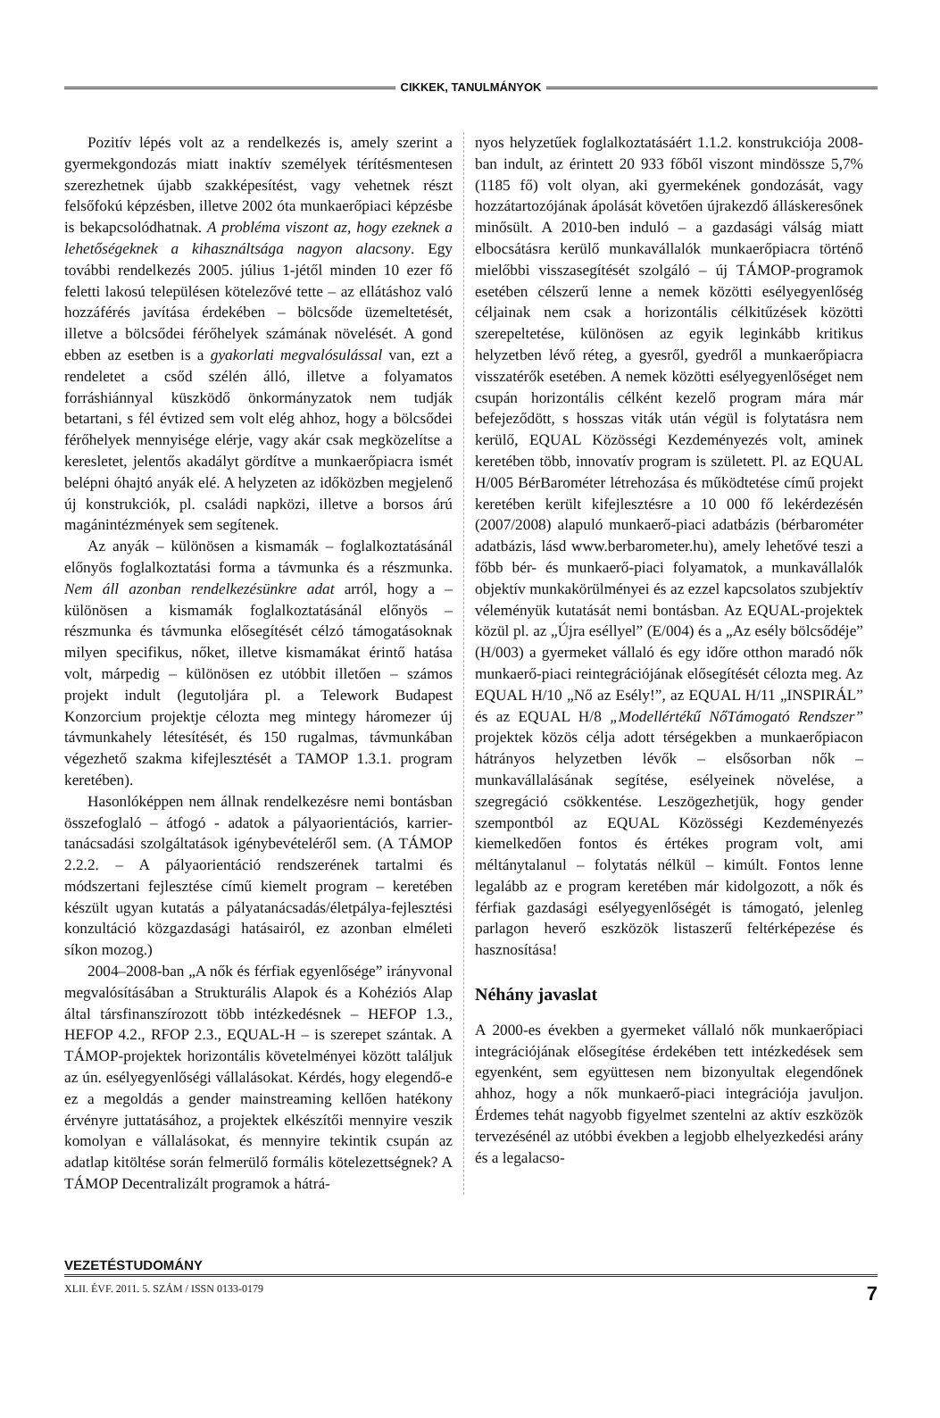CIKKEK, TANULMÁNYOK
Pozitív lépés volt az a rendelkezés is, amely szerint a gyermekgondozás miatt inaktív személyek térítésmentesen szerezhetnek újabb szakképesítést, vagy vehetnek részt felsőfokú képzésben, illetve 2002 óta munkaerőpiaci képzésbe is bekapcsolódhatnak. A probléma viszont az, hogy ezeknek a lehetőségeknek a kihasználtsága nagyon alacsony. Egy további rendelkezés 2005. július 1-jétől minden 10 ezer fő feletti lakosú településen kötelezővé tette – az ellátáshoz való hozzáférés javítása érdekében – bölcsőde üzemeltetését, illetve a bölcsődei férőhelyek számának növelését. A gond ebben az esetben is a gyakorlati megvalósulással van, ezt a rendeletet a csőd szélén álló, illetve a folyamatos forráshiánnyal küszködő önkormányzatok nem tudják betartani, s fél évtized sem volt elég ahhoz, hogy a bölcsődei férőhelyek mennyisége elérje, vagy akár csak megközelítse a keresletet, jelentős akadályt gördítve a munkaerőpiacra ismét belépni óhajtó anyák elé. A helyzeten az időközben megjelenő új konstrukciók, pl. családi napközi, illetve a borsos árú magánintézmények sem segítenek.
Az anyák – különösen a kismamák – foglalkoztatásánál előnyös foglalkoztatási forma a távmunka és a részmunka. Nem áll azonban rendelkezésünkre adat arról, hogy a – különösen a kismamák foglalkoztatásánál előnyös – részmunka és távmunka elősegítését célzó támogatásoknak milyen specifikus, nőket, illetve kismamákat érintő hatása volt, márpedig – különösen ez utóbbit illetően – számos projekt indult (legutoljára pl. a Telework Budapest Konzorcium projektje célozta meg mintegy háromezer új távmunkahely létesítését, és 150 rugalmas, távmunkában végezhető szakma kifejlesztését a TAMOP 1.3.1. program keretében).
Hasonlóképpen nem állnak rendelkezésre nemi bontásban összefoglaló – átfogó - adatok a pályaorientációs, karrier-tanácsadási szolgáltatások igénybevételéről sem. (A TÁMOP 2.2.2. – A pályaorientáció rendszerének tartalmi és módszertani fejlesztése című kiemelt program – keretében készült ugyan kutatás a pályatanácsadás/életpálya-fejlesztési konzultáció közgazdasági hatásairól, ez azonban elméleti síkon mozog.)
2004–2008-ban „A nők és férfiak egyenlősége” irányvonal megvalósításában a Strukturális Alapok és a Kohéziós Alap által társfinanszírozott több intézkedésnek – HEFOP 1.3., HEFOP 4.2., RFOP 2.3., EQUAL-H – is szerepet szántak. A TÁMOP-projektek horizontális követelményei között találjuk az ún. esélyegyenlőségi vállalásokat. Kérdés, hogy elegendő-e ez a megoldás a gender mainstreaming kellően hatékony érvényre juttatásához, a projektek elkészítői mennyire veszik komolyan e vállalásokat, és mennyire tekintik csupán az adatlap kitöltése során felmerülő formális kötelezettségnek? A TÁMOP Decentralizált programok a hátrá-
nyos helyzetűek foglalkoztatásáért 1.1.2. konstrukciója 2008-ban indult, az érintett 20 933 főből viszont mindössze 5,7% (1185 fő) volt olyan, aki gyermekének gondozását, vagy hozzátartozójának ápolását követően újrakezdő álláskeresőnek minősült. A 2010-ben induló – a gazdasági válság miatt elbocsátásra kerülő munkavállalók munkaerőpiacra történő mielőbbi visszasegítését szolgáló – új TÁMOP-programok esetében célszerű lenne a nemek közötti esélyegyenlőség céljainak nem csak a horizontális célkitűzések közötti szerepeltetése, különösen az egyik leginkább kritikus helyzetben lévő réteg, a gyesről, gyedről a munkaerőpiacra visszatérők esetében. A nemek közötti esélyegyenlőséget nem csupán horizontális célként kezelő program mára már befejeződött, s hosszas viták után végül is folytatásra nem kerülő, EQUAL Közösségi Kezdeményezés volt, aminek keretében több, innovatív program is született. Pl. az EQUAL H/005 BérBarométer létrehozása és működtetése című projekt keretében került kifejlesztésre a 10 000 fő lekérdezésén (2007/2008) alapuló munkaerő-piaci adatbázis (bérbarométer adatbázis, lásd www.berbarometer.hu), amely lehetővé teszi a főbb bér- és munkaerő-piaci folyamatok, a munkavállalók objektív munkakörülményei és az ezzel kapcsolatos szubjektív véleményük kutatását nemi bontásban. Az EQUAL-projektek közül pl. az „Újra eséllyel” (E/004) és a „Az esély bölcsődéje” (H/003) a gyermeket vállaló és egy időre otthon maradó nők munkaerő-piaci reintegrációjának elősegítését célozta meg. Az EQUAL H/10 „Nő az Esély!”, az EQUAL H/11 „INSPIRÁL” és az EQUAL H/8 „Modellértékű NőTámogató Rendszer” projektek közös célja adott térségekben a munkaerőpiacon hátrányos helyzetben lévők – elsősorban nők – munkavállalásának segítése, esélyeinek növelése, a szegregáció csökkentése. Leszögezhetjük, hogy gender szempontból az EQUAL Közösségi Kezdeményezés kiemelkedően fontos és értékes program volt, ami méltánytalanul – folytatás nélkül – kimúlt. Fontos lenne legalább az e program keretében már kidolgozott, a nők és férfiak gazdasági esélyegyenlőségét is támogató, jelenleg parlagon heverő eszközök listaszerű feltérképezése és hasznosítása!
Néhány javaslat
A 2000-es években a gyermeket vállaló nők munkaerőpiaci integrációjának elősegítése érdekében tett intézkedések sem egyenként, sem együttesen nem bizonyultak elegendőnek ahhoz, hogy a nők munkaerő-piaci integrációja javuljon. Érdemes tehát nagyobb figyelmet szentelni az aktív eszközök tervezésénél az utóbbi években a legjobb elhelyezkedési arány és a legalacso-
VEZETÉSTUDOMÁNY
XLII. ÉVF. 2011. 5. SZÁM / ISSN 0133-0179 7